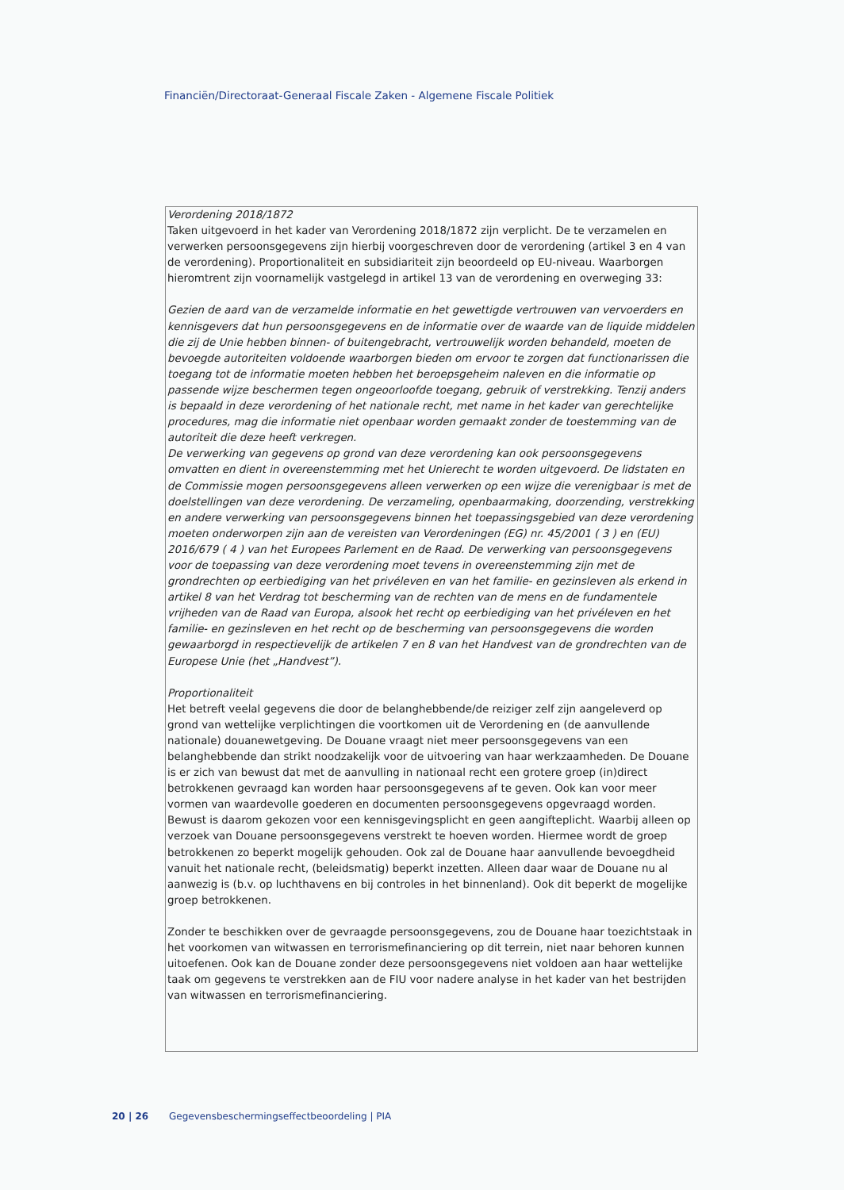Financiën/Directoraat-Generaal Fiscale Zaken - Algemene Fiscale Politiek
| Verordening 2018/1872 Taken uitgevoerd in het kader van Verordening 2018/1872 zijn verplicht. De te verzamelen en verwerken persoonsgegevens zijn hierbij voorgeschreven door de verordening (artikel 3 en 4 van de verordening). Proportionaliteit en subsidiariteit zijn beoordeeld op EU-niveau. Waarborgen hieromtrent zijn voornamelijk vastgelegd in artikel 13 van de verordening en overweging 33: Gezien de aard van de verzamelde informatie en het gewettigde vertrouwen van vervoerders en kennisgevers dat hun persoonsgegevens en de informatie over de waarde van de liquide middelen die zij de Unie hebben binnen- of buitengebracht, vertrouwelijk worden behandeld, moeten de bevoegde autoriteiten voldoende waarborgen bieden om ervoor te zorgen dat functionarissen die toegang tot de informatie moeten hebben het beroepsgeheim naleven en die informatie op passende wijze beschermen tegen ongeoorloofde toegang, gebruik of verstrekking. Tenzij anders is bepaald in deze verordening of het nationale recht, met name in het kader van gerechtelijke procedures, mag die informatie niet openbaar worden gemaakt zonder de toestemming van de autoriteit die deze heeft verkregen. De verwerking van gegevens op grond van deze verordening kan ook persoonsgegevens omvatten en dient in overeenstemming met het Unierecht te worden uitgevoerd. De lidstaten en de Commissie mogen persoonsgegevens alleen verwerken op een wijze die verenigbaar is met de doelstellingen van deze verordening. De verzameling, openbaarmaking, doorzending, verstrekking en andere verwerking van persoonsgegevens binnen het toepassingsgebied van deze verordening moeten onderworpen zijn aan de vereisten van Verordeningen (EG) nr. 45/2001 ( 3 ) en (EU) 2016/679 ( 4 ) van het Europees Parlement en de Raad. De verwerking van persoonsgegevens voor de toepassing van deze verordening moet tevens in overeenstemming zijn met de grondrechten op eerbiediging van het privéleven en van het familie- en gezinsleven als erkend in artikel 8 van het Verdrag tot bescherming van de rechten van de mens en de fundamentele vrijheden van de Raad van Europa, alsook het recht op eerbiediging van het privéleven en het familie- en gezinsleven en het recht op de bescherming van persoonsgegevens die worden gewaarborgd in respectievelijk de artikelen 7 en 8 van het Handvest van de grondrechten van de Europese Unie (het „Handvest”). Proportionaliteit Het betreft veelal gegevens die door de belanghebbende/de reiziger zelf zijn aangeleverd op grond van wettelijke verplichtingen die voortkomen uit de Verordening en (de aanvullende nationale) douanewetgeving. De Douane vraagt niet meer persoonsgegevens van een belanghebbende dan strikt noodzakelijk voor de uitvoering van haar werkzaamheden. De Douane is er zich van bewust dat met de aanvulling in nationaal recht een grotere groep (in)direct betrokkenen gevraagd kan worden haar persoonsgegevens af te geven. Ook kan voor meer vormen van waardevolle goederen en documenten persoonsgegevens opgevraagd worden. Bewust is daarom gekozen voor een kennisgevingsplicht en geen aangifteplicht. Waarbij alleen op verzoek van Douane persoonsgegevens verstrekt te hoeven worden. Hiermee wordt de groep betrokkenen zo beperkt mogelijk gehouden. Ook zal de Douane haar aanvullende bevoegdheid vanuit het nationale recht, (beleidsmatig) beperkt inzetten. Alleen daar waar de Douane nu al aanwezig is (b.v. op luchthavens en bij controles in het binnenland). Ook dit beperkt de mogelijke groep betrokkenen. Zonder te beschikken over de gevraagde persoonsgegevens, zou de Douane haar toezichtstaak in het voorkomen van witwassen en terrorismefinanciering op dit terrein, niet naar behoren kunnen uitoefenen. Ook kan de Douane zonder deze persoonsgegevens niet voldoen aan haar wettelijke taak om gegevens te verstrekken aan de FIU voor nadere analyse in het kader van het bestrijden van witwassen en terrorismefinanciering. |
20 | 26 Gegevensbeschermingseffectbeoordeling | PIA